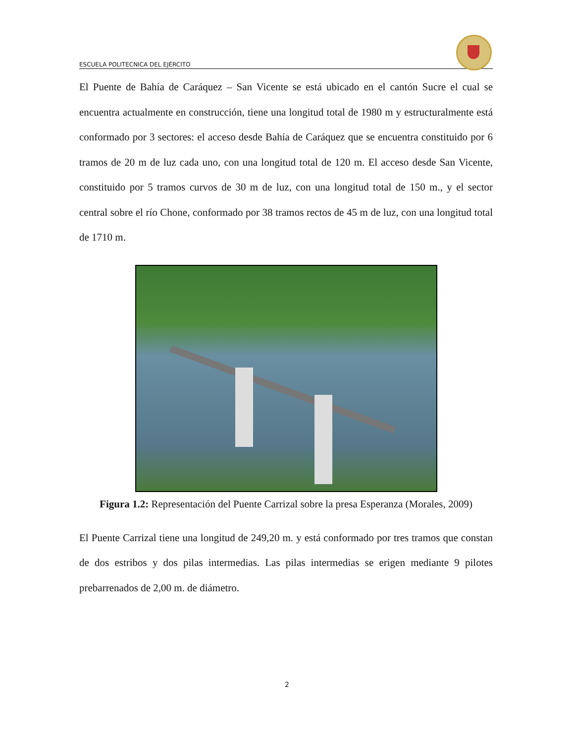ESCUELA POLITECNICA DEL EJÉRCITO
El Puente de Bahía de Caráquez – San Vicente se está ubicado en el cantón Sucre el cual se encuentra actualmente en construcción, tiene una longitud total de 1980 m y estructuralmente está conformado por 3 sectores: el acceso desde Bahía de Caráquez que se encuentra constituido por 6 tramos de 20 m de luz cada uno, con una longitud total de 120 m. El acceso desde San Vicente, constituido por 5 tramos curvos de 30 m de luz, con una longitud total de 150 m., y el sector central sobre el río Chone, conformado por 38 tramos rectos de 45 m de luz, con una longitud total de 1710 m.
Figura 1.2: Representación del Puente Carrizal sobre la presa Esperanza (Morales, 2009)
El Puente Carrizal tiene una longitud de 249,20 m. y está conformado por tres tramos que constan de dos estribos y dos pilas intermedias. Las pilas intermedias se erigen mediante 9 pilotes prebarrenados de 2,00 m. de diámetro.
2